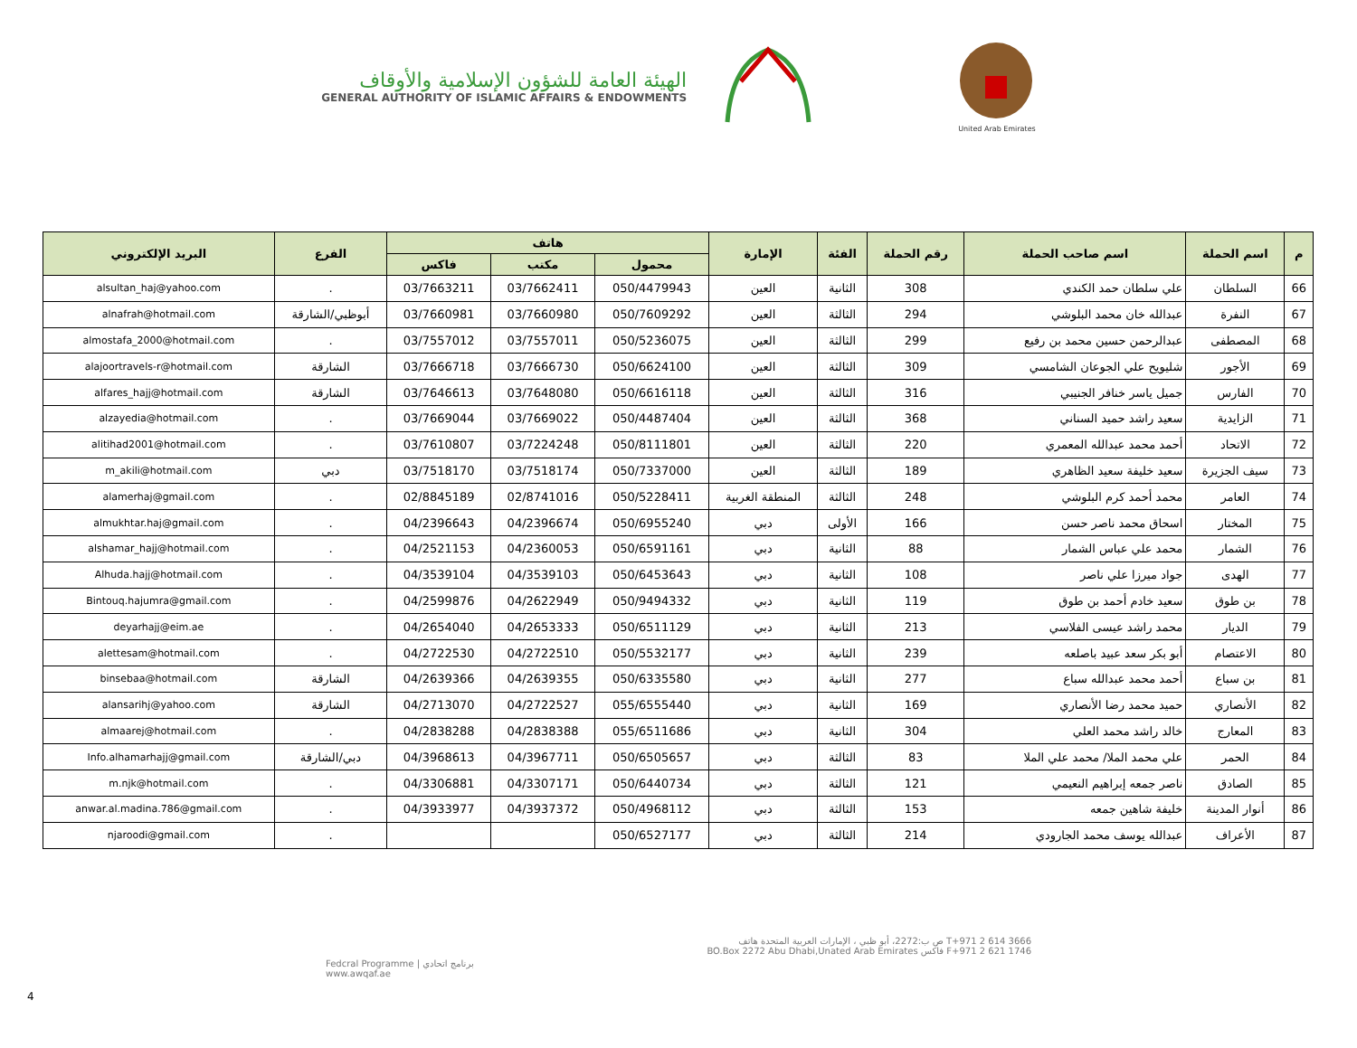الهيئة العامة للشؤون الإسلامية والأوقاف
GENERAL AUTHORITY OF ISLAMIC AFFAIRS & ENDOWMENTS
United Arab Emirates
| م | اسم الحملة | اسم صاحب الحملة | رقم الحملة | الفئة | الإمارة | هاتف | | | الفرع | البريد الإلكتروني |
| --- | --- | --- | --- | --- | --- | --- | --- | --- | --- | --- |
| | | | | | | محمول | مكتب | فاكس | | |
| 66 | السلطان | علي سلطان حمد الكندي | 308 | الثانية | العين | 050/4479943 | 03/7662411 | 03/7663211 | . | alsultan_haj@yahoo.com |
| 67 | النفرة | عبدالله خان محمد البلوشي | 294 | الثالثة | العين | 050/7609292 | 03/7660980 | 03/7660981 | أبوظبي/الشارقة | alnafrah@hotmail.com |
| 68 | المصطفى | عبدالرحمن حسين محمد بن رفيع | 299 | الثالثة | العين | 050/5236075 | 03/7557011 | 03/7557012 | . | almostafa_2000@hotmail.com |
| 69 | الأجور | شليويح علي الجوعان الشامسي | 309 | الثالثة | العين | 050/6624100 | 03/7666730 | 03/7666718 | الشارقة | alajoortravels-r@hotmail.com |
| 70 | الفارس | جميل ياسر خنافر الجنيبي | 316 | الثالثة | العين | 050/6616118 | 03/7648080 | 03/7646613 | الشارقة | alfares_hajj@hotmail.com |
| 71 | الزايدية | سعيد راشد حميد السناني | 368 | الثالثة | العين | 050/4487404 | 03/7669022 | 03/7669044 | . | alzayedia@hotmail.com |
| 72 | الاتحاد | أحمد محمد عبدالله المعمري | 220 | الثالثة | العين | 050/8111801 | 03/7224248 | 03/7610807 | . | alitihad2001@hotmail.com |
| 73 | سيف الجزيرة | سعيد خليفة سعيد الظاهري | 189 | الثالثة | العين | 050/7337000 | 03/7518174 | 03/7518170 | دبي | m_akili@hotmail.com |
| 74 | العامر | محمد أحمد كرم البلوشي | 248 | الثالثة | المنطقة الغربية | 050/5228411 | 02/8741016 | 02/8845189 | . | alamerhaj@gmail.com |
| 75 | المختار | اسحاق محمد ناصر حسن | 166 | الأولى | دبي | 050/6955240 | 04/2396674 | 04/2396643 | . | almukhtar.haj@gmail.com |
| 76 | الشمار | محمد علي عباس الشمار | 88 | الثانية | دبي | 050/6591161 | 04/2360053 | 04/2521153 | . | alshamar_hajj@hotmail.com |
| 77 | الهدى | جواد ميرزا علي ناصر | 108 | الثانية | دبي | 050/6453643 | 04/3539103 | 04/3539104 | . | Alhuda.hajj@hotmail.com |
| 78 | بن طوق | سعيد خادم أحمد بن طوق | 119 | الثانية | دبي | 050/9494332 | 04/2622949 | 04/2599876 | . | Bintouq.hajumra@gmail.com |
| 79 | الديار | محمد راشد عيسى الفلاسي | 213 | الثانية | دبي | 050/6511129 | 04/2653333 | 04/2654040 | . | deyarhajj@eim.ae |
| 80 | الاعتصام | أبو بكر سعد عبيد باصلعه | 239 | الثانية | دبي | 050/5532177 | 04/2722510 | 04/2722530 | . | alettesam@hotmail.com |
| 81 | بن سباع | أحمد محمد عبدالله سباع | 277 | الثانية | دبي | 050/6335580 | 04/2639355 | 04/2639366 | الشارقة | binsebaa@hotmail.com |
| 82 | الأنصاري | حميد محمد رضا الأنصاري | 169 | الثانية | دبي | 055/6555440 | 04/2722527 | 04/2713070 | الشارقة | alansarihj@yahoo.com |
| 83 | المعارج | خالد راشد محمد العلي | 304 | الثانية | دبي | 055/6511686 | 04/2838388 | 04/2838288 | . | almaarej@hotmail.com |
| 84 | الحمر | علي محمد الملا/ محمد علي الملا | 83 | الثالثة | دبي | 050/6505657 | 04/3967711 | 04/3968613 | دبي/الشارقة | Info.alhamarhajj@gmail.com |
| 85 | الصادق | ناصر جمعه إبراهيم النعيمي | 121 | الثالثة | دبي | 050/6440734 | 04/3307171 | 04/3306881 | . | m.njk@hotmail.com |
| 86 | أنوار المدينة | خليفة شاهين جمعه | 153 | الثالثة | دبي | 050/4968112 | 04/3937372 | 04/3933977 | . | anwar.al.madina.786@gmail.com |
| 87 | الأعراف | عبدالله يوسف محمد الجارودي | 214 | الثالثة | دبي | 050/6527177 | | | . | njaroodi@gmail.com |
Fedcral Programme | برنامج اتحادي
www.awqaf.ae
ص ب:2272، أبو ظبي ، الإمارات العربية المتحدة هاتف T+971 2 614 3666
BO.Box 2272 Abu Dhabi,Unated Arab Emirates فاكس F+971 2 621 1746
4